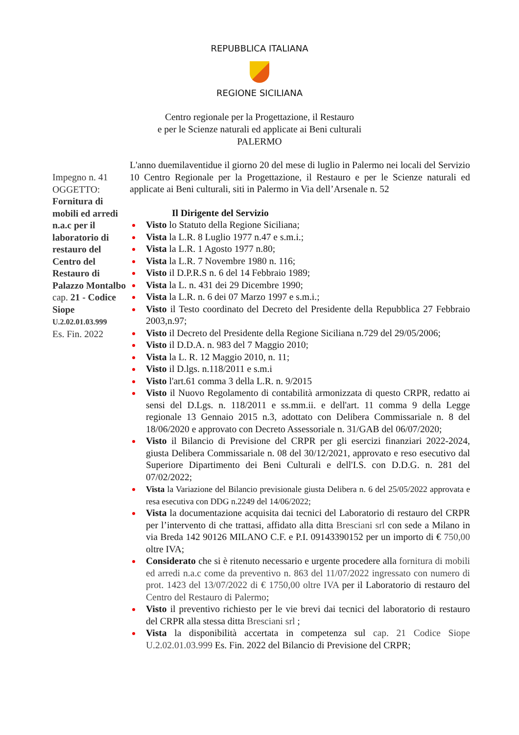REPUBBLICA ITALIANA
REGIONE SICILIANA
Centro regionale per la Progettazione, il Restauro
e per le Scienze naturali ed applicate ai Beni culturali
PALERMO
Impegno n. 41
OGGETTO:
Fornitura di mobili ed arredi n.a.c per il laboratorio di restauro del Centro del Restauro di Palazzo Montalbo
cap. 21 - Codice Siope
U.2.02.01.03.999
Es. Fin. 2022
L'anno duemilaventidue il giorno 20 del mese di luglio in Palermo nei locali del Servizio 10 Centro Regionale per la Progettazione, il Restauro e per le Scienze naturali ed applicate ai Beni culturali, siti in Palermo in Via dell’Arsenale n. 52
Il Dirigente del Servizio
Visto lo Statuto della Regione Siciliana;
Vista la L.R. 8 Luglio 1977 n.47 e s.m.i.;
Vista la L.R. 1 Agosto 1977 n.80;
Vista la L.R. 7 Novembre 1980 n. 116;
Visto il D.P.R.S n. 6 del 14 Febbraio 1989;
Vista la L. n. 431 dei 29 Dicembre 1990;
Vista la L.R. n. 6 dei 07 Marzo 1997 e s.m.i.;
Visto il Testo coordinato del Decreto del Presidente della Repubblica 27 Febbraio 2003,n.97;
Visto il Decreto del Presidente della Regione Siciliana n.729 del 29/05/2006;
Visto il D.D.A. n. 983 del 7 Maggio 2010;
Vista la L. R. 12 Maggio 2010, n. 11;
Visto il D.lgs. n.118/2011 e s.m.i
Visto l'art.61 comma 3 della L.R. n. 9/2015
Visto il Nuovo Regolamento di contabilità armonizzata di questo CRPR, redatto ai sensi del D.Lgs. n. 118/2011 e ss.mm.ii. e dell'art. 11 comma 9 della Legge regionale 13 Gennaio 2015 n.3, adottato con Delibera Commissariale n. 8 del 18/06/2020 e approvato con Decreto Assessoriale n. 31/GAB del 06/07/2020;
Visto il Bilancio di Previsione del CRPR per gli esercizi finanziari 2022-2024, giusta Delibera Commissariale n. 08 del 30/12/2021, approvato e reso esecutivo dal Superiore Dipartimento dei Beni Culturali e dell'I.S. con D.D.G. n. 281 del 07/02/2022;
Vista la Variazione del Bilancio previsionale giusta Delibera n. 6 del 25/05/2022 approvata e resa esecutiva con DDG n.2249 del 14/06/2022;
Vista la documentazione acquisita dai tecnici del Laboratorio di restauro del CRPR per l’intervento di che trattasi, affidato alla ditta Bresciani srl con sede a Milano in via Breda 142 90126 MILANO C.F. e P.I. 09143390152 per un importo di € 750,00 oltre IVA;
Considerato che si è ritenuto necessario e urgente procedere alla fornitura di mobili ed arredi n.a.c come da preventivo n. 863 del 11/07/2022 ingressato con numero di prot. 1423 del 13/07/2022 di € 1750,00 oltre IVA per il Laboratorio di restauro del Centro del Restauro di Palermo;
Visto il preventivo richiesto per le vie brevi dai tecnici del laboratorio di restauro del CRPR alla stessa ditta Bresciani srl ;
Vista la disponibilità accertata in competenza sul cap. 21 Codice Siope U.2.02.01.03.999 Es. Fin. 2022 del Bilancio di Previsione del CRPR;